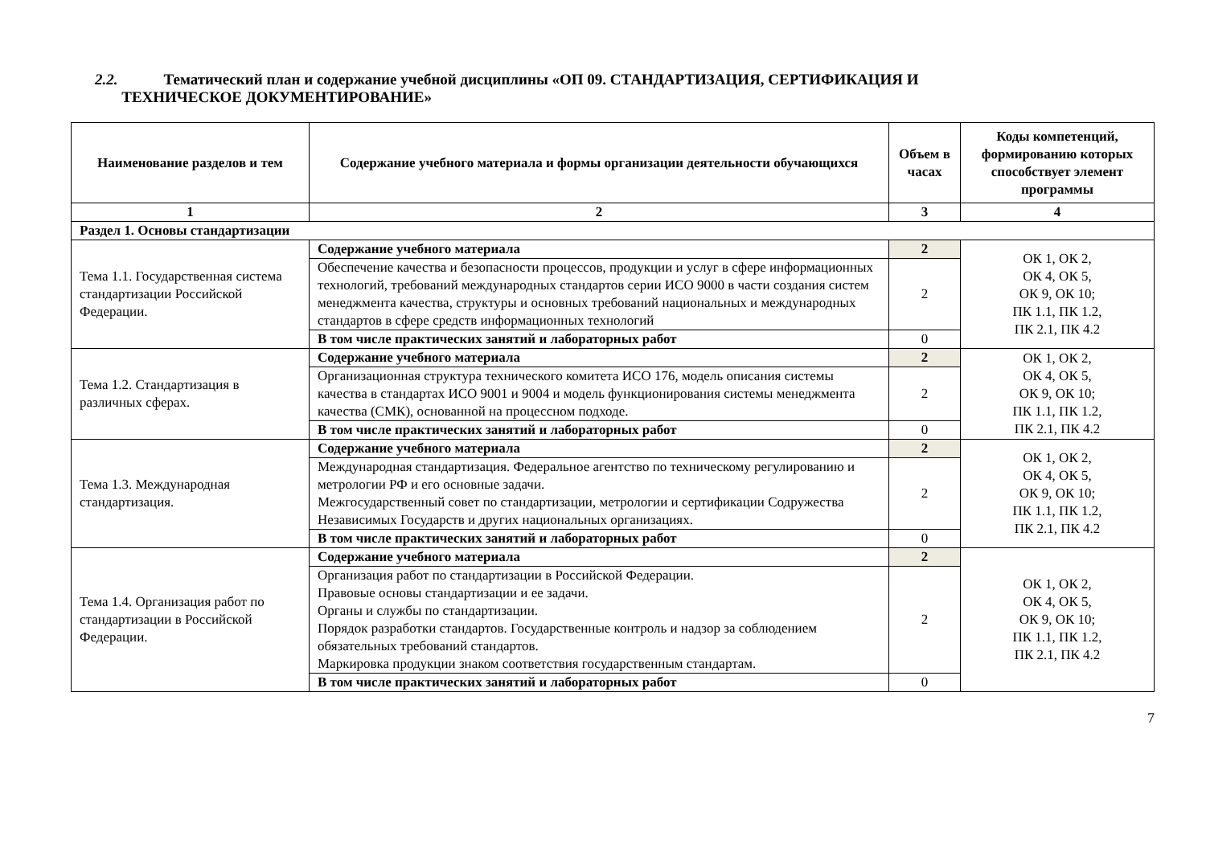2.2. Тематический план и содержание учебной дисциплины «ОП 09. СТАНДАРТИЗАЦИЯ, СЕРТИФИКАЦИЯ И
ТЕХНИЧЕСКОЕ ДОКУМЕНТИРОВАНИЕ»
| Наименование разделов и тем | Содержание учебного материала и формы организации деятельности обучающихся | Объем в часах | Коды компетенций, формированию которых способствует элемент программы |
| --- | --- | --- | --- |
| 1 | 2 | 3 | 4 |
| Раздел 1. Основы стандартизации | | | |
| Тема 1.1. Государственная система стандартизации Российской Федерации. | Содержание учебного материала | 2 | ОК 1, ОК 2, ОК 4, ОК 5, ОК 9, ОК 10; ПК 1.1, ПК 1.2, ПК 2.1, ПК 4.2 |
| | Обеспечение качества и безопасности процессов, продукции и услуг в сфере информационных технологий, требований международных стандартов серии ИСО 9000 в части создания систем менеджмента качества, структуры и основных требований национальных и международных стандартов в сфере средств информационных технологий | 2 | |
| | В том числе практических занятий и лабораторных работ | 0 | |
| Тема 1.2. Стандартизация в различных сферах. | Содержание учебного материала | 2 | ОК 1, ОК 2, ОК 4, ОК 5, ОК 9, ОК 10; ПК 1.1, ПК 1.2, ПК 2.1, ПК 4.2 |
| | Организационная структура технического комитета ИСО 176, модель описания системы качества в стандартах ИСО 9001 и 9004 и модель функционирования системы менеджмента качества (СМК), основанной на процессном подходе. | 2 | |
| | В том числе практических занятий и лабораторных работ | 0 | |
| Тема 1.3. Международная стандартизация. | Содержание учебного материала | 2 | ОК 1, ОК 2, ОК 4, ОК 5, ОК 9, ОК 10; ПК 1.1, ПК 1.2, ПК 2.1, ПК 4.2 |
| | Международная стандартизация. Федеральное агентство по техническому регулированию и метрологии РФ и его основные задачи. Межгосударственный совет по стандартизации, метрологии и сертификации Содружества Независимых Государств и других национальных организациях. | 2 | |
| | В том числе практических занятий и лабораторных работ | 0 | |
| Тема 1.4. Организация работ по стандартизации в Российской Федерации. | Содержание учебного материала | 2 | ОК 1, ОК 2, ОК 4, ОК 5, ОК 9, ОК 10; ПК 1.1, ПК 1.2, ПК 2.1, ПК 4.2 |
| | Организация работ по стандартизации в Российской Федерации. Правовые основы стандартизации и ее задачи. Органы и службы по стандартизации. Порядок разработки стандартов. Государственные контроль и надзор за соблюдением обязательных требований стандартов. Маркировка продукции знаком соответствия государственным стандартам. | 2 | |
| | В том числе практических занятий и лабораторных работ | 0 | |
7